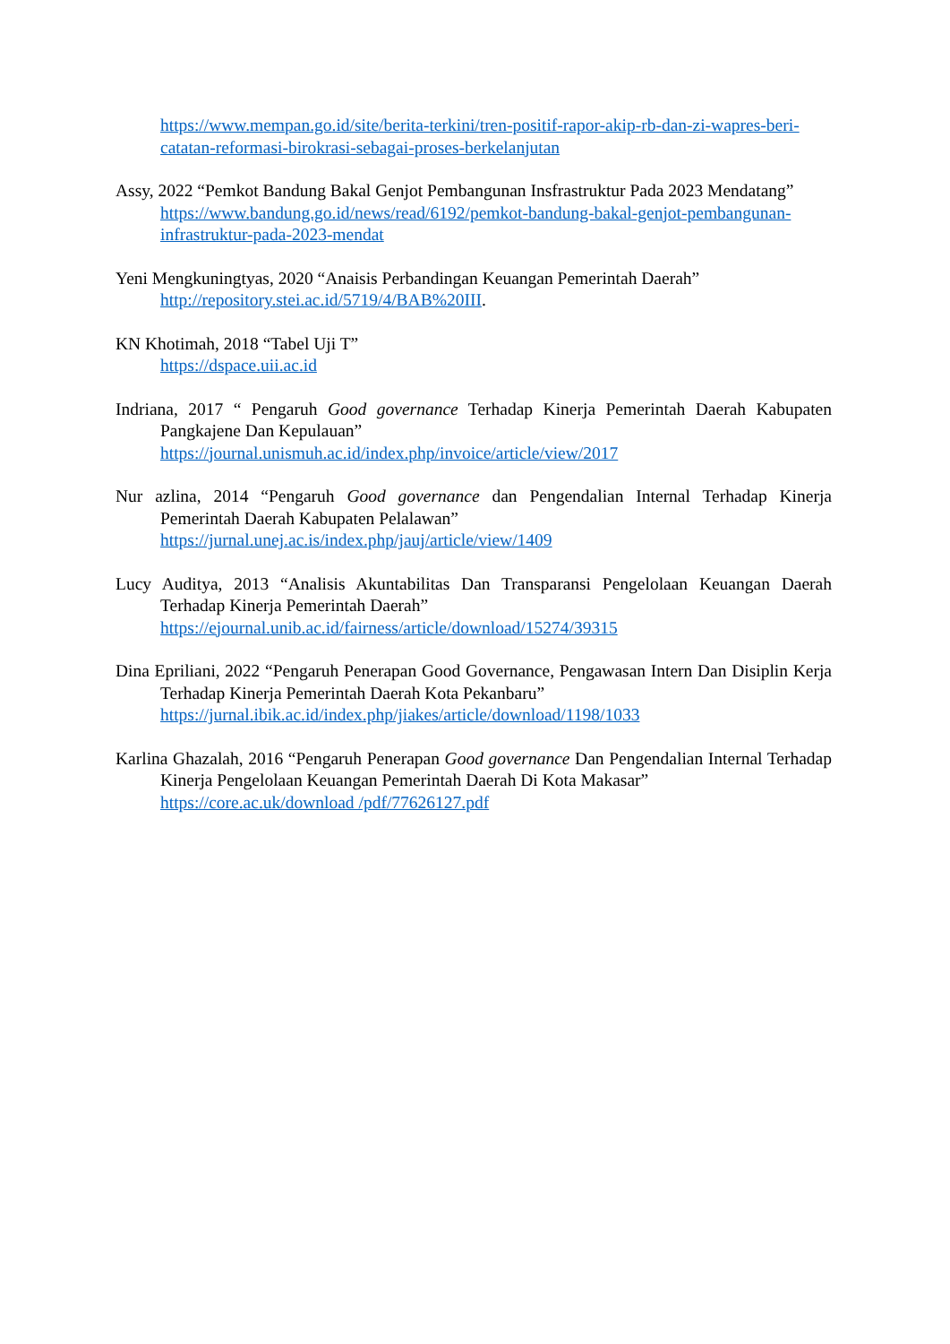https://www.mempan.go.id/site/berita-terkini/tren-positif-rapor-akip-rb-dan-zi-wapres-beri-catatan-reformasi-birokrasi-sebagai-proses-berkelanjutan
Assy, 2022 “Pemkot Bandung Bakal Genjot Pembangunan Insfrastruktur Pada 2023 Mendatang”
https://www.bandung.go.id/news/read/6192/pemkot-bandung-bakal-genjot-pembangunan-infrastruktur-pada-2023-mendat
Yeni Mengkuningtyas, 2020 “Anaisis Perbandingan Keuangan Pemerintah Daerah”
http://repository.stei.ac.id/5719/4/BAB%20III.
KN Khotimah, 2018 “Tabel Uji T”
https://dspace.uii.ac.id
Indriana, 2017 “ Pengaruh Good governance Terhadap Kinerja Pemerintah Daerah Kabupaten Pangkajene Dan Kepulauan”
https://journal.unismuh.ac.id/index.php/invoice/article/view/2017
Nur azlina, 2014 “Pengaruh Good governance dan Pengendalian Internal Terhadap Kinerja Pemerintah Daerah Kabupaten Pelalawan”
https://jurnal.unej.ac.is/index.php/jauj/article/view/1409
Lucy Auditya, 2013 “Analisis Akuntabilitas Dan Transparansi Pengelolaan Keuangan Daerah Terhadap Kinerja Pemerintah Daerah”
https://ejournal.unib.ac.id/fairness/article/download/15274/39315
Dina Epriliani, 2022 “Pengaruh Penerapan Good Governance, Pengawasan Intern Dan Disiplin Kerja Terhadap Kinerja Pemerintah Daerah Kota Pekanbaru”
https://jurnal.ibik.ac.id/index.php/jiakes/article/download/1198/1033
Karlina Ghazalah, 2016 “Pengaruh Penerapan Good governance Dan Pengendalian Internal Terhadap Kinerja Pengelolaan Keuangan Pemerintah Daerah Di Kota Makasar”
https://core.ac.uk/download /pdf/77626127.pdf